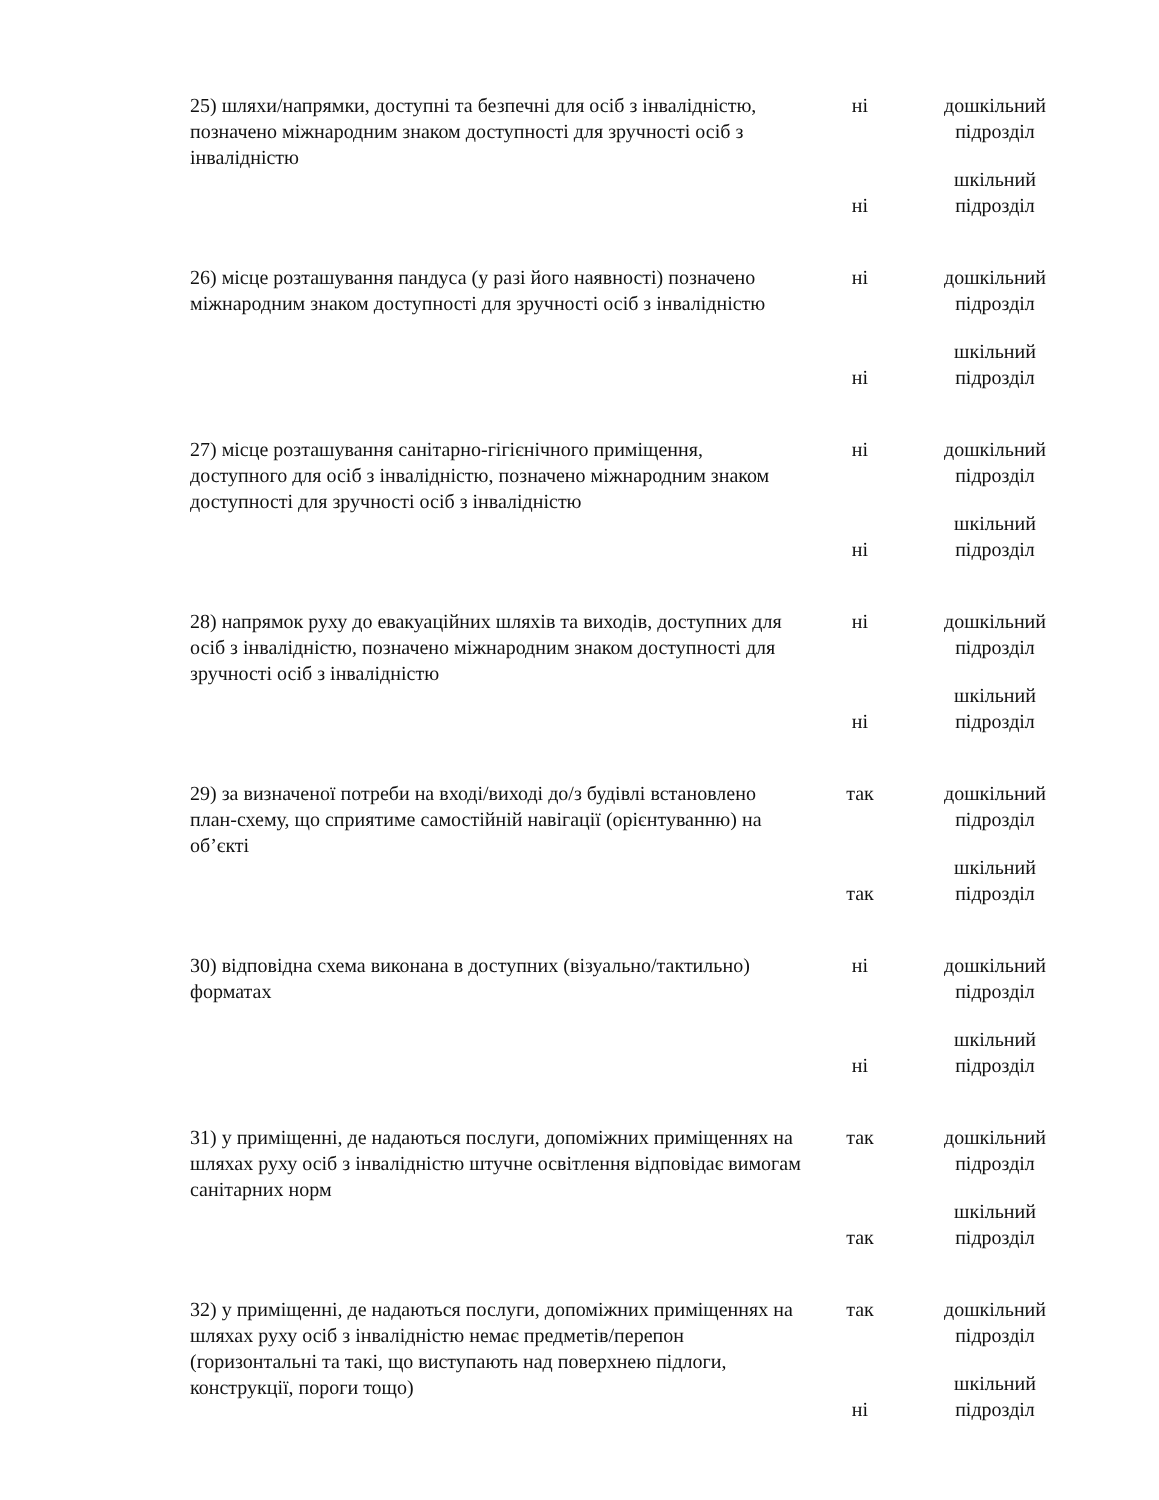| 25) шляхи/напрямки, доступні та безпечні для осіб з інвалідністю, позначено міжнародним знаком доступності для зручності осіб з інвалідністю | ні | дошкільний підрозділ |
| | ні | шкільний підрозділ |
| 26) місце розташування пандуса (у разі його наявності) позначено міжнародним знаком доступності для зручності осіб з інвалідністю | ні | дошкільний підрозділ |
| | ні | шкільний підрозділ |
| 27) місце розташування санітарно-гігієнічного приміщення, доступного для осіб з інвалідністю, позначено міжнародним знаком доступності для зручності осіб з інвалідністю | ні | дошкільний підрозділ |
| | ні | шкільний підрозділ |
| 28) напрямок руху до евакуаційних шляхів та виходів, доступних для осіб з інвалідністю, позначено міжнародним знаком доступності для зручності осіб з інвалідністю | ні | дошкільний підрозділ |
| | ні | шкільний підрозділ |
| 29) за визначеної потреби на вході/виході до/з будівлі встановлено план-схему, що сприятиме самостійній навігації (орієнтуванню) на об’єкті | так | дошкільний підрозділ |
| | так | шкільний підрозділ |
| 30) відповідна схема виконана в доступних (візуально/тактильно) форматах | ні | дошкільний підрозділ |
| | ні | шкільний підрозділ |
| 31) у приміщенні, де надаються послуги, допоміжних приміщеннях на шляхах руху осіб з інвалідністю штучне освітлення відповідає вимогам санітарних норм | так | дошкільний підрозділ |
| | так | шкільний підрозділ |
| 32) у приміщенні, де надаються послуги, допоміжних приміщеннях на шляхах руху осіб з інвалідністю немає предметів/перепон (горизонтальні та такі, що виступають над поверхнею підлоги, конструкції, пороги тощо) | так | дошкільний підрозділ |
| | ні | шкільний підрозділ |